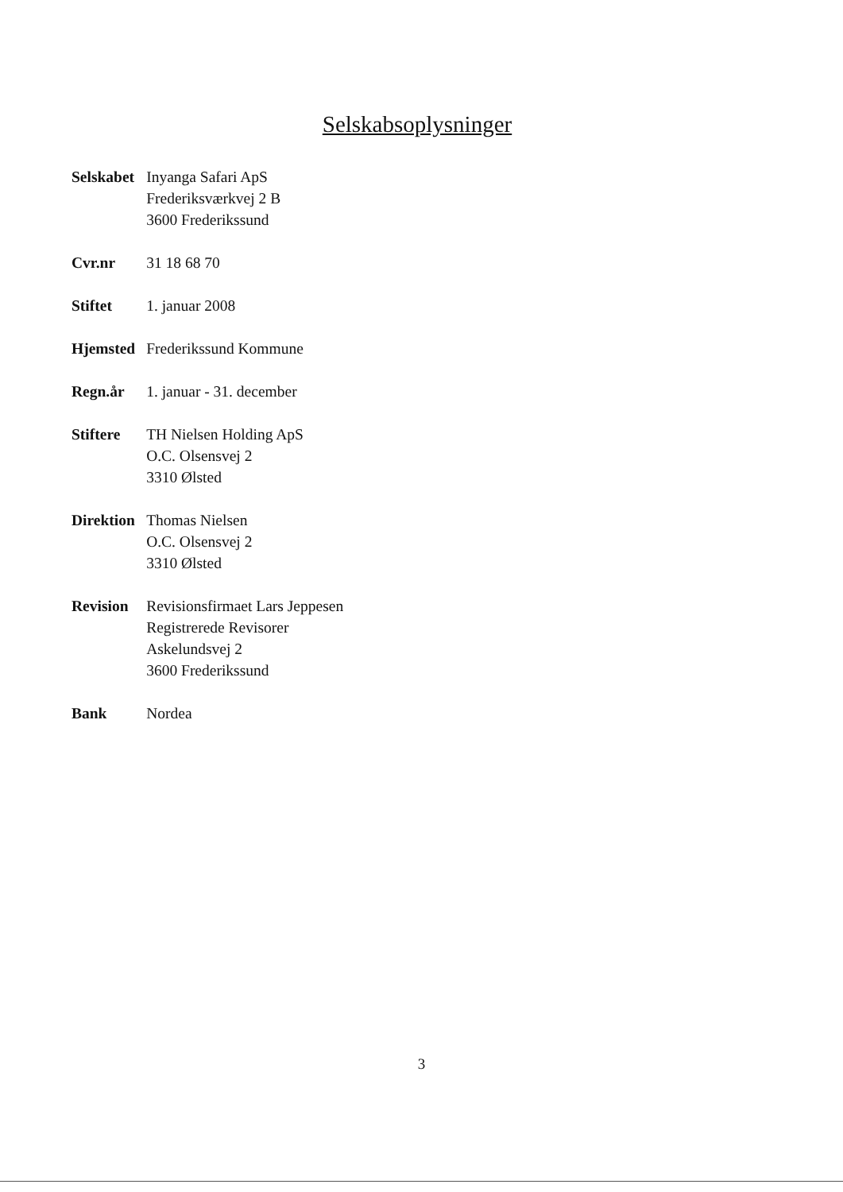Selskabsoplysninger
| Selskabet | Inyanga Safari ApS Frederiksværkvej 2 B 3600 Frederikssund |
| Cvr.nr | 31 18 68 70 |
| Stiftet | 1. januar 2008 |
| Hjemsted | Frederikssund Kommune |
| Regn.år | 1. januar - 31. december |
| Stiftere | TH Nielsen Holding ApS O.C. Olsensvej 2 3310 Ølsted |
| Direktion | Thomas Nielsen O.C. Olsensvej 2 3310 Ølsted |
| Revision | Revisionsfirmaet Lars Jeppesen Registrerede Revisorer Askelundsvej 2 3600 Frederikssund |
| Bank | Nordea |
3